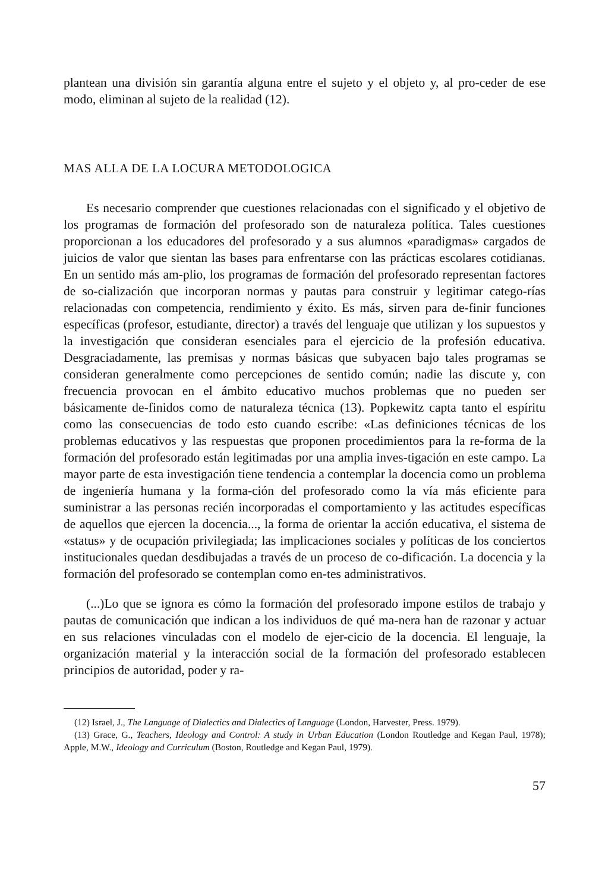plantean una división sin garantía alguna entre el sujeto y el objeto y, al pro-ceder de ese modo, eliminan al sujeto de la realidad (12).
MAS ALLA DE LA LOCURA METODOLOGICA
Es necesario comprender que cuestiones relacionadas con el significado y el objetivo de los programas de formación del profesorado son de naturaleza política. Tales cuestiones proporcionan a los educadores del profesorado y a sus alumnos «paradigmas» cargados de juicios de valor que sientan las bases para enfrentarse con las prácticas escolares cotidianas. En un sentido más am-plio, los programas de formación del profesorado representan factores de so-cialización que incorporan normas y pautas para construir y legitimar catego-rías relacionadas con competencia, rendimiento y éxito. Es más, sirven para de-finir funciones específicas (profesor, estudiante, director) a través del lenguaje que utilizan y los supuestos y la investigación que consideran esenciales para el ejercicio de la profesión educativa. Desgraciadamente, las premisas y normas básicas que subyacen bajo tales programas se consideran generalmente como percepciones de sentido común; nadie las discute y, con frecuencia provocan en el ámbito educativo muchos problemas que no pueden ser básicamente de-finidos como de naturaleza técnica (13). Popkewitz capta tanto el espíritu como las consecuencias de todo esto cuando escribe: «Las definiciones técnicas de los problemas educativos y las respuestas que proponen procedimientos para la re-forma de la formación del profesorado están legitimadas por una amplia inves-tigación en este campo. La mayor parte de esta investigación tiene tendencia a contemplar la docencia como un problema de ingeniería humana y la forma-ción del profesorado como la vía más eficiente para suministrar a las personas recién incorporadas el comportamiento y las actitudes específicas de aquellos que ejercen la docencia..., la forma de orientar la acción educativa, el sistema de «status» y de ocupación privilegiada; las implicaciones sociales y políticas de los conciertos institucionales quedan desdibujadas a través de un proceso de co-dificación. La docencia y la formación del profesorado se contemplan como en-tes administrativos.
(...)Lo que se ignora es cómo la formación del profesorado impone estilos de trabajo y pautas de comunicación que indican a los individuos de qué ma-nera han de razonar y actuar en sus relaciones vinculadas con el modelo de ejer-cicio de la docencia. El lenguaje, la organización material y la interacción social de la formación del profesorado establecen principios de autoridad, poder y ra-
(12) Israel, J., The Language of Dialectics and Dialectics of Language (London, Harvester, Press. 1979).
(13) Grace, G., Teachers, Ideology and Control: A study in Urban Education (London Routledge and Kegan Paul, 1978); Apple, M.W., Ideology and Curriculum (Boston, Routledge and Kegan Paul, 1979).
57